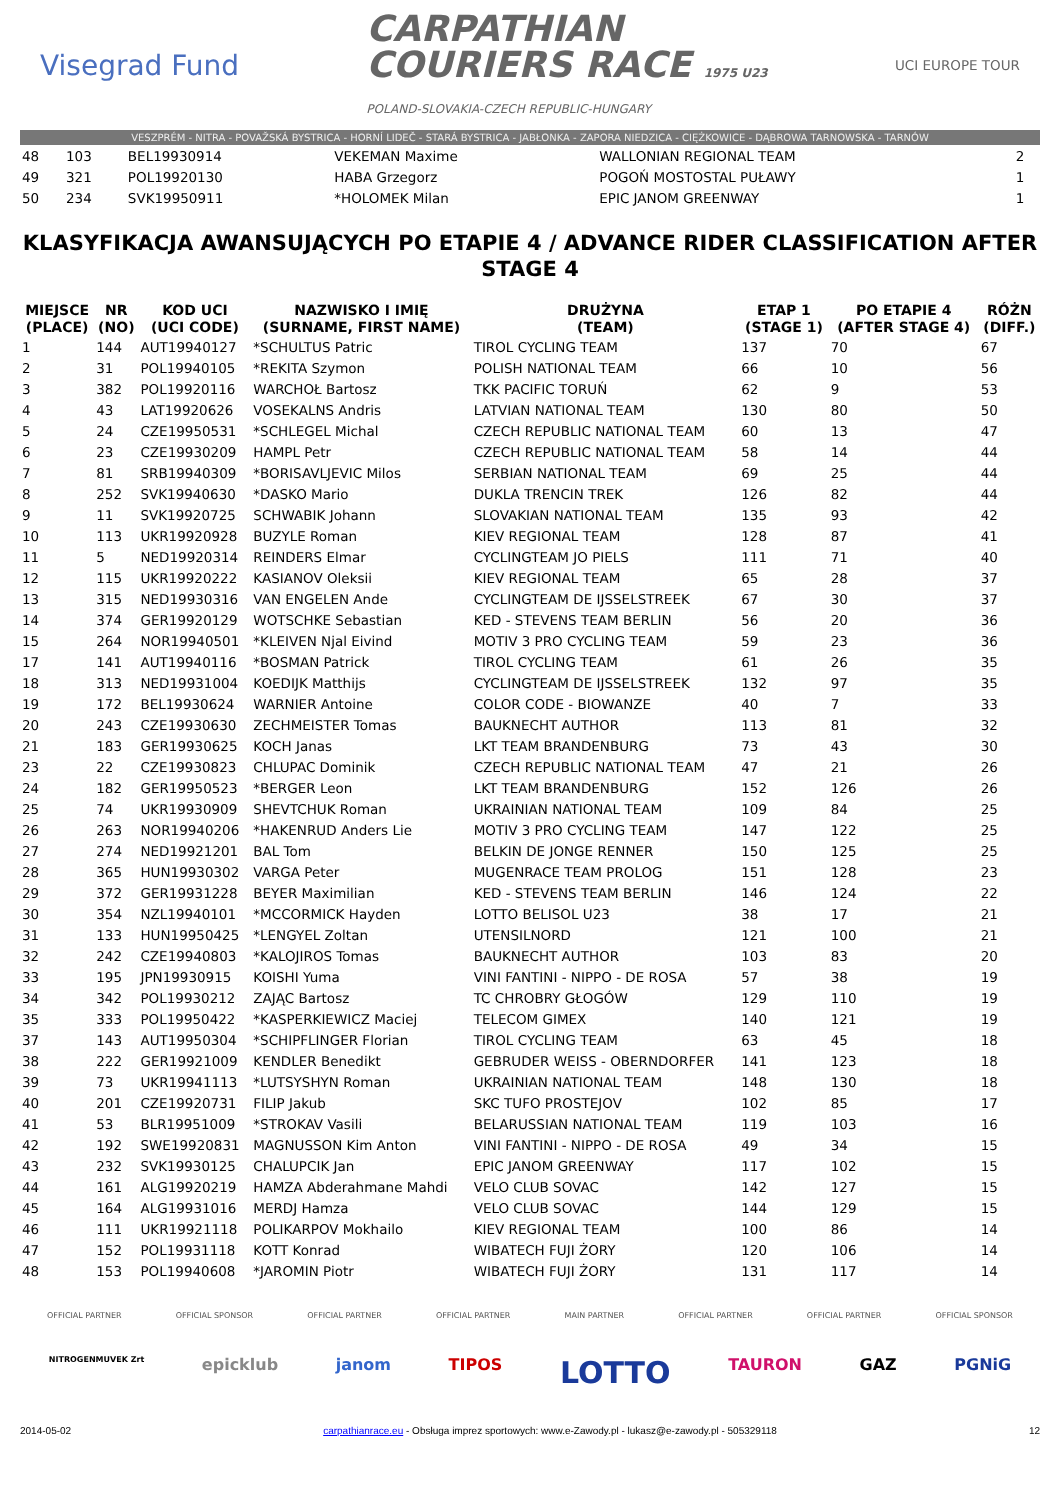Visegrad Fund
CARPATHIAN
COURIERS RACE 1975 U23
POLAND-SLOVAKIA-CZECH REPUBLIC-HUNGARY
UCI EUROPE TOUR
VESZPRÉM - NITRA - POVAŽSKÁ BYSTRICA - HORNÍ LIDEČ - STARÁ BYSTRICA - JABŁONKA - ZAPORA NIEDZICA - CIĘŻKOWICE - DĄBROWA TARNOWSKA - TARNÓW
| 48 | 103 | BEL19930914 | VEKEMAN Maxime | WALLONIAN REGIONAL TEAM | 2 |
| 49 | 321 | POL19920130 | HABA Grzegorz | POGOŃ MOSTOSTAL PUŁAWY | 1 |
| 50 | 234 | SVK19950911 | *HOLOMEK Milan | EPIC JANOM GREENWAY | 1 |
KLASYFIKACJA AWANSUJĄCYCH PO ETAPIE 4 / ADVANCE RIDER CLASSIFICATION AFTER STAGE 4
| MIEJSCE (PLACE) | NR (NO) | KOD UCI (UCI CODE) | NAZWISKO I IMIĘ (SURNAME, FIRST NAME) | DRUŻYNA (TEAM) | ETAP 1 (STAGE 1) | PO ETAPIE 4 (AFTER STAGE 4) | RÓŻN (DIFF.) |
| --- | --- | --- | --- | --- | --- | --- | --- |
| 1 | 144 | AUT19940127 | *SCHULTUS Patric | TIROL CYCLING TEAM | 137 | 70 | 67 |
| 2 | 31 | POL19940105 | *REKITA Szymon | POLISH NATIONAL TEAM | 66 | 10 | 56 |
| 3 | 382 | POL19920116 | WARCHOŁ Bartosz | TKK PACIFIC TORUŃ | 62 | 9 | 53 |
| 4 | 43 | LAT19920626 | VOSEKALNS Andris | LATVIAN NATIONAL TEAM | 130 | 80 | 50 |
| 5 | 24 | CZE19950531 | *SCHLEGEL Michal | CZECH REPUBLIC NATIONAL TEAM | 60 | 13 | 47 |
| 6 | 23 | CZE19930209 | HAMPL Petr | CZECH REPUBLIC NATIONAL TEAM | 58 | 14 | 44 |
| 7 | 81 | SRB19940309 | *BORISAVLJEVIC Milos | SERBIAN NATIONAL TEAM | 69 | 25 | 44 |
| 8 | 252 | SVK19940630 | *DASKO Mario | DUKLA TRENCIN TREK | 126 | 82 | 44 |
| 9 | 11 | SVK19920725 | SCHWABIK Johann | SLOVAKIAN NATIONAL TEAM | 135 | 93 | 42 |
| 10 | 113 | UKR19920928 | BUZYLE Roman | KIEV REGIONAL TEAM | 128 | 87 | 41 |
| 11 | 5 | NED19920314 | REINDERS Elmar | CYCLINGTEAM JO PIELS | 111 | 71 | 40 |
| 12 | 115 | UKR19920222 | KASIANOV Oleksii | KIEV REGIONAL TEAM | 65 | 28 | 37 |
| 13 | 315 | NED19930316 | VAN ENGELEN Ande | CYCLINGTEAM DE IJSSELSTREEK | 67 | 30 | 37 |
| 14 | 374 | GER19920129 | WOTSCHKE Sebastian | KED - STEVENS TEAM BERLIN | 56 | 20 | 36 |
| 15 | 264 | NOR19940501 | *KLEIVEN Njal Eivind | MOTIV 3 PRO CYCLING TEAM | 59 | 23 | 36 |
| 17 | 141 | AUT19940116 | *BOSMAN Patrick | TIROL CYCLING TEAM | 61 | 26 | 35 |
| 18 | 313 | NED19931004 | KOEDIJK Matthijs | CYCLINGTEAM DE IJSSELSTREEK | 132 | 97 | 35 |
| 19 | 172 | BEL19930624 | WARNIER Antoine | COLOR CODE - BIOWANZE | 40 | 7 | 33 |
| 20 | 243 | CZE19930630 | ZECHMEISTER Tomas | BAUKNECHT AUTHOR | 113 | 81 | 32 |
| 21 | 183 | GER19930625 | KOCH Janas | LKT TEAM BRANDENBURG | 73 | 43 | 30 |
| 23 | 22 | CZE19930823 | CHLUPAC Dominik | CZECH REPUBLIC NATIONAL TEAM | 47 | 21 | 26 |
| 24 | 182 | GER19950523 | *BERGER Leon | LKT TEAM BRANDENBURG | 152 | 126 | 26 |
| 25 | 74 | UKR19930909 | SHEVTCHUK Roman | UKRAINIAN NATIONAL TEAM | 109 | 84 | 25 |
| 26 | 263 | NOR19940206 | *HAKENRUD Anders Lie | MOTIV 3 PRO CYCLING TEAM | 147 | 122 | 25 |
| 27 | 274 | NED19921201 | BAL Tom | BELKIN DE JONGE RENNER | 150 | 125 | 25 |
| 28 | 365 | HUN19930302 | VARGA Peter | MUGENRACE TEAM PROLOG | 151 | 128 | 23 |
| 29 | 372 | GER19931228 | BEYER Maximilian | KED - STEVENS TEAM BERLIN | 146 | 124 | 22 |
| 30 | 354 | NZL19940101 | *MCCORMICK Hayden | LOTTO BELISOL U23 | 38 | 17 | 21 |
| 31 | 133 | HUN19950425 | *LENGYEL Zoltan | UTENSILNORD | 121 | 100 | 21 |
| 32 | 242 | CZE19940803 | *KALOJIROS Tomas | BAUKNECHT AUTHOR | 103 | 83 | 20 |
| 33 | 195 | JPN19930915 | KOISHI Yuma | VINI FANTINI - NIPPO - DE ROSA | 57 | 38 | 19 |
| 34 | 342 | POL19930212 | ZAJĄC Bartosz | TC CHROBRY GŁOGÓW | 129 | 110 | 19 |
| 35 | 333 | POL19950422 | *KASPERKIEWICZ Maciej | TELECOM GIMEX | 140 | 121 | 19 |
| 37 | 143 | AUT19950304 | *SCHIPFLINGER Florian | TIROL CYCLING TEAM | 63 | 45 | 18 |
| 38 | 222 | GER19921009 | KENDLER Benedikt | GEBRUDER WEISS - OBERNDORFER | 141 | 123 | 18 |
| 39 | 73 | UKR19941113 | *LUTSYSHYN Roman | UKRAINIAN NATIONAL TEAM | 148 | 130 | 18 |
| 40 | 201 | CZE19920731 | FILIP Jakub | SKC TUFO PROSTEJOV | 102 | 85 | 17 |
| 41 | 53 | BLR19951009 | *STROKAV Vasili | BELARUSSIAN NATIONAL TEAM | 119 | 103 | 16 |
| 42 | 192 | SWE19920831 | MAGNUSSON Kim Anton | VINI FANTINI - NIPPO - DE ROSA | 49 | 34 | 15 |
| 43 | 232 | SVK19930125 | CHALUPCIK Jan | EPIC JANOM GREENWAY | 117 | 102 | 15 |
| 44 | 161 | ALG19920219 | HAMZA Abderahmane Mahdi | VELO CLUB SOVAC | 142 | 127 | 15 |
| 45 | 164 | ALG19931016 | MERDJ Hamza | VELO CLUB SOVAC | 144 | 129 | 15 |
| 46 | 111 | UKR19921118 | POLIKARPOV Mokhailo | KIEV REGIONAL TEAM | 100 | 86 | 14 |
| 47 | 152 | POL19931118 | KOTT Konrad | WIBATECH FUJI ŻORY | 120 | 106 | 14 |
| 48 | 153 | POL19940608 | *JAROMIN Piotr | WIBATECH FUJI ŻORY | 131 | 117 | 14 |
OFFICIAL PARTNER OFFICIAL SPONSOR OFFICIAL PARTNER OFFICIAL PARTNER MAIN PARTNER OFFICIAL PARTNER OFFICIAL PARTNER OFFICIAL SPONSOR
NITROGENMUVEK Zrt epicklub janom TIPOS LOTTO TAURON GAZ PGNiG
2014-05-02 carpathianrace.eu - Obsługa imprez sportowych: www.e-Zawody.pl - lukasz@e-zawody.pl - 505329118 12